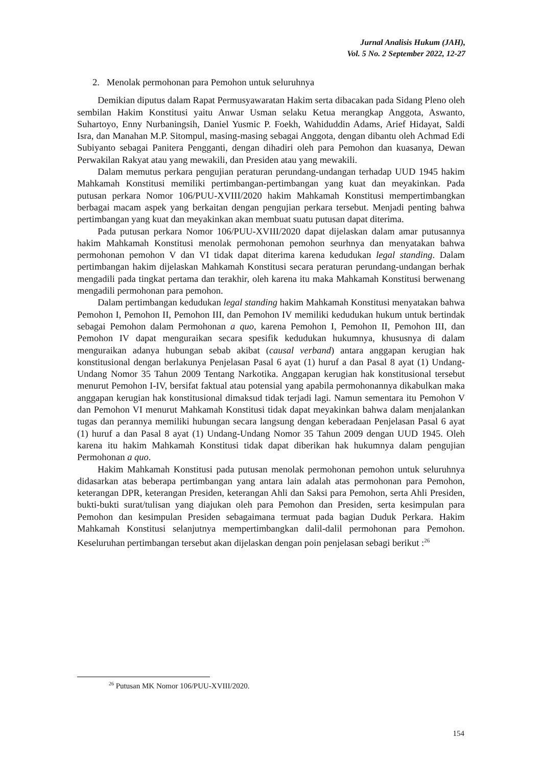Jurnal Analisis Hukum (JAH),
Vol. 5 No. 2 September 2022, 12-27
2. Menolak permohonan para Pemohon untuk seluruhnya
Demikian diputus dalam Rapat Permusyawaratan Hakim serta dibacakan pada Sidang Pleno oleh sembilan Hakim Konstitusi yaitu Anwar Usman selaku Ketua merangkap Anggota, Aswanto, Suhartoyo, Enny Nurbaningsih, Daniel Yusmic P. Foekh, Wahiduddin Adams, Arief Hidayat, Saldi Isra, dan Manahan M.P. Sitompul, masing-masing sebagai Anggota, dengan dibantu oleh Achmad Edi Subiyanto sebagai Panitera Pengganti, dengan dihadiri oleh para Pemohon dan kuasanya, Dewan Perwakilan Rakyat atau yang mewakili, dan Presiden atau yang mewakili.
Dalam memutus perkara pengujian peraturan perundang-undangan terhadap UUD 1945 hakim Mahkamah Konstitusi memiliki pertimbangan-pertimbangan yang kuat dan meyakinkan. Pada putusan perkara Nomor 106/PUU-XVIII/2020 hakim Mahkamah Konstitusi mempertimbangkan berbagai macam aspek yang berkaitan dengan pengujian perkara tersebut. Menjadi penting bahwa pertimbangan yang kuat dan meyakinkan akan membuat suatu putusan dapat diterima.
Pada putusan perkara Nomor 106/PUU-XVIII/2020 dapat dijelaskan dalam amar putusannya hakim Mahkamah Konstitusi menolak permohonan pemohon seurhnya dan menyatakan bahwa permohonan pemohon V dan VI tidak dapat diterima karena kedudukan legal standing. Dalam pertimbangan hakim dijelaskan Mahkamah Konstitusi secara peraturan perundang-undangan berhak mengadili pada tingkat pertama dan terakhir, oleh karena itu maka Mahkamah Konstitusi berwenang mengadili permohonan para pemohon.
Dalam pertimbangan kedudukan legal standing hakim Mahkamah Konstitusi menyatakan bahwa Pemohon I, Pemohon II, Pemohon III, dan Pemohon IV memiliki kedudukan hukum untuk bertindak sebagai Pemohon dalam Permohonan a quo, karena Pemohon I, Pemohon II, Pemohon III, dan Pemohon IV dapat menguraikan secara spesifik kedudukan hukumnya, khususnya di dalam menguraikan adanya hubungan sebab akibat (causal verband) antara anggapan kerugian hak konstitusional dengan berlakunya Penjelasan Pasal 6 ayat (1) huruf a dan Pasal 8 ayat (1) Undang-Undang Nomor 35 Tahun 2009 Tentang Narkotika. Anggapan kerugian hak konstitusional tersebut menurut Pemohon I-IV, bersifat faktual atau potensial yang apabila permohonannya dikabulkan maka anggapan kerugian hak konstitusional dimaksud tidak terjadi lagi. Namun sementara itu Pemohon V dan Pemohon VI menurut Mahkamah Konstitusi tidak dapat meyakinkan bahwa dalam menjalankan tugas dan perannya memiliki hubungan secara langsung dengan keberadaan Penjelasan Pasal 6 ayat (1) huruf a dan Pasal 8 ayat (1) Undang-Undang Nomor 35 Tahun 2009 dengan UUD 1945. Oleh karena itu hakim Mahkamah Konstitusi tidak dapat diberikan hak hukumnya dalam pengujian Permohonan a quo.
Hakim Mahkamah Konstitusi pada putusan menolak permohonan pemohon untuk seluruhnya didasarkan atas beberapa pertimbangan yang antara lain adalah atas permohonan para Pemohon, keterangan DPR, keterangan Presiden, keterangan Ahli dan Saksi para Pemohon, serta Ahli Presiden, bukti-bukti surat/tulisan yang diajukan oleh para Pemohon dan Presiden, serta kesimpulan para Pemohon dan kesimpulan Presiden sebagaimana termuat pada bagian Duduk Perkara. Hakim Mahkamah Konstitusi selanjutnya mempertimbangkan dalil-dalil permohonan para Pemohon. Keseluruhan pertimbangan tersebut akan dijelaskan dengan poin penjelasan sebagi berikut :<sup>26</sup>
<sup>26</sup> Putusan MK Nomor 106/PUU-XVIII/2020.
154